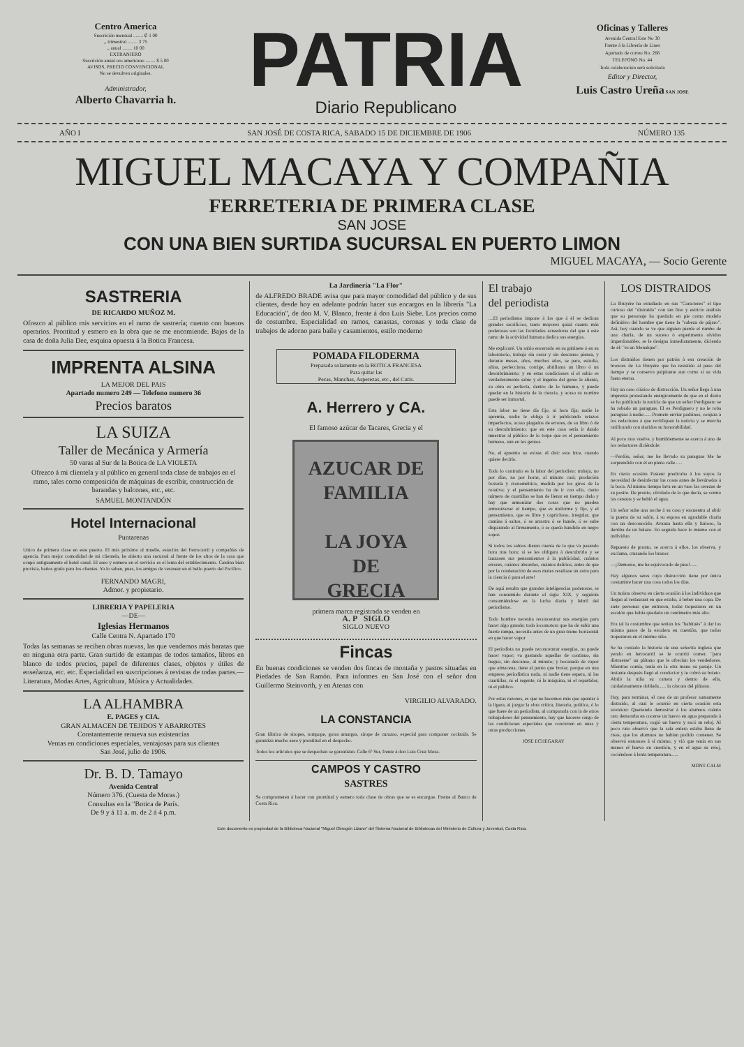Centro America
Suscrición mensual ........ ₡ 1 00
,, trimestral ........ 3 75
,, anual ........ 10 00
EXTRANJERO
Suscrición anual oro americano ........ $ 5 00
AVISOS, PRECIO CONVENCIONAL
No se devulven originales.
Administrador,
Alberto Chavarria h.
PATRIA
Diario Republicano
Oficinas y Talleres
Avenida Central Este No 30
Frente á la Librería de Lines
Apartado de correo No. 266
TELEFONO No. 44
Toda colaboración será solicitada
Editor y Director,
Luis Castro Ureña SAN JOSE
AÑO I SAN JOSÉ DE COSTA RICA, SABADO 15 DE DICIEMBRE DE 1906 NÚMERO 135
MIGUEL MACAYA Y COMPAÑIA
FERRETERIA DE PRIMERA CLASE
SAN JOSE
CON UNA BIEN SURTIDA SUCURSAL EN PUERTO LIMON
MIGUEL MACAYA, — Socio Gerente
SASTRERIA
DE RICARDO MUÑOZ M.
Ofrezco al público mis servicios en el ramo de sastrería; cuento con buenos operarios. Prontitud y esmero en la obra que se me encomiende. Bajos de la casa de doña Julia Dee, esquina opuesta á la Botica Francesa.
IMPRENTA ALSINA
LA MEJOR DEL PAIS
Apartado numero 249 — Telefono numero 36
Precios baratos
LA SUIZA
Taller de Mecánica y Armería
50 varas al Sur de la Botica de LA VIOLETA
Ofrezco á mi clientela y al público en general toda clase de trabajos en el ramo, tales como composición de máquinas de escribir, construcción de barandas y balcones, etc., etc.
SAMUEL MONTANDÓN
Hotel Internacional
Puntarenas
Unico de primera clase en este puerto. El más próximo al muelle, estación del Ferrocarril y compañías de agencia. Para mejor comodidad de mi clientela, he abierto una sucursal al frente de los altos de la casa que ocupó antiguamente el hotel canal. El aseo y esmero en el servicio es el lema del establecimiento. Cantina bien provista, baños gratis para los clientes. Ya lo saben, pues, los amigos de veranear en el bello puerto del Pacífico.
FERNANDO MAGRI,
Admor. y propietario.
LIBRERIA Y PAPELERIA
—DE—
Iglesias Hermanos
Calle Centra N. Apartado 170
Todas las semanas se reciben obras nuevas, las que vendemos más baratas que en ninguna otra parte. Gran surtido de estampas de todos tamaños, libros en blanco de todos precios, papel de diferentes clases, objetos y útiles de enseñanza, etc. etc. Especialidad en suscripciones á revistas de todas partes.— Literatura, Modas Artes, Agricultura, Música y Actualidades.
LA ALHAMBRA
E. PAGES y CIA.
GRAN ALMACEN DE TEJIDOS Y ABARROTES
Constantemente renueva sus existencias
Ventas en condiciones especiales, ventajosas para sus clientes
San José, julio de 1906.
Dr. B. D. Tamayo
Avenida Central
Número 376. (Cuesta de Moras.)
Consultas en la "Botica de París.
De 9 y á 11 a. m. de 2 á 4 p.m.
La Jardinería "La Flor"
de ALFREDO BRADE avisa que para mayor comodidad del público y de sus clientes, desde hoy en adelante podrán hacer sus encargos en la librería "La Educación", de don M. V. Blanco, frente á don Luis Siebe. Los precios como de costumbre. Especialidad en ramos, canastas, coronas y toda clase de trabajos de adorno para baile y casamientos, estilo moderno
POMADA FILODERMA
Preparada solamente en la BOTICA FRANCESA
Para quitar las
Pecas, Manchas, Asperezas, etc., del Cutis.
A. Herrero y CA.
El famoso azúcar de Tacares, Grecia y el
AZUCAR DE FAMILIA
LA JOYA
DE
GRECIA
A. P SIGLO
primera marca registrada se venden en
SIGLO NUEVO
Fincas
En buenas condiciones se venden dos fincas de montaña y pastos situadas en Piedades de San Ramón. Para informes en San José con el señor don Guillermo Steinvorth, y en Atenas con
VIRGILIO ALVARADO.
LA CONSTANCIA
Gran fábrica de siropes, rompope, gotas amargas, sirope de curazao, especial para componer cocktails. Se garantiza mucho aseo y prontitud en el despacho.
Todos los artículos que se despachan se garantizan. Calle 6ª Sur, frente á don Luis Cruz Meza.
CAMPOS Y CASTRO
SASTRES
Se comprometen á hacer con prontitud y esmero toda clase de obras que se es encargue. Frente al Banco de Costa Rica.
El trabajo
del periodista
....El periodismo impone á los que á él se dedican grandes sacrificios, tanto mayores quizá cuanto más poderosas son las facultades acreedoras del que á este ramo de la actividad humana dedica sus energías.
Me explicaré. Un sabio encerrado en su gabinete ó en su laboratorio, trabaja sin cesar y sin descanso piensa, y durante meses, años, muchos años, se para, estudia, afina, perfecciona, corrige, abrillanta un libro ó un descubrimiento; y en estas condiciones si el sabio es verdaderamente sabio y el ingenio del genio le alienta, su obra es perfecta, dentro de lo humano, y puede quedar en la historia de la ciencia, y acaso su nombre puede ser inmortal.
Esta labor no tiene día fijo, ni hora fija; nadie le apremia, nadie le obliga á ir publicando retazos imperfectos, acaso plagados de errores, de su libro ó de su descubrimiento; que en este caso sería ir dando muestras al público de lo torpe que es el pensamiento humano, aun en los genios.
No, el apremio no existe; él dirá: esto hice, cuando quiere decirlo.
Todo lo contrario es la labor del periodista: trabaja, no por días, no por horas, al minuto casi; produción forzada y cronométrica, medida por los giros de la rotativa; y el pensamiento ha de ir con ella, cierto número de cuartillas se han de llenar en tiempo dado y hay que armonizar dos cosas que no pueden armonizarse: el tiempo, que es uniforme y fijo, y el pensamiento, que es libre y caprichoso, irregular, que camina á saltos, ó se arrastra ó se hunde, ó se sube disparando al firmamento, ó se queda hundido en negro sopor.
Si todos los sabios dieran cuenta de lo que va pasando hora tras hora; si se les obligara á descubrirlo y se lanzasen sus pensamientos á la publicidad, cuántos errores, cuántos absurdos, cuántos delirios, antes de que por la condenación de esos males resultase un astro para la ciencia ó para el arte!
De aquí resulta que grandes inteligencias poderosas, se han consumido durante el siglo XIX, y seguirán consumiéndose en la lucha diaria y febril del periodismo.
Todo hombre necesita reconcentrar sus energías para hacer algo grande; toda locomotora que ha de subir una fuerte rampa, necesita antes de un gran tramo horizontal en que hacer vapor
El periodista no puede reconcentrar energías, no puede hacer vapor; va gastando aquellas de contínuo, sin tregua, sin descanso, al minuto; y bocanada de vapor que almacena, tiene al punto que brotar, porque en una empresa periodística nada, ni nadie tiene espera, ni las cuartillas, ni el regente, ni la máquina, ni el repartidor, ni el público.
Por estas razones, es que no hacemos más que apuntar á la ligera, al juzgar la obra crítica, literaria, política, ó lo que fuere de un periodista, al compararla con la de otros trabajadores del pensamiento, hay que hacerse cargo de las condiciones especiales que concurren en unas y otras producciones.
JOSE ECHEGARAY
LOS DISTRAIDOS
La Bruyére ha estudiado en sus "Caracteres" el tipo curioso del "distraído" con tan fino y estricto análisis que su personaje ha quedado en pie como modelo definitivo del hombre que tiene la "cabeza de pájaro". Así, hoy cuando se ve que alguien pierde el rumbo de una charla, de un suceso ó experimenta olvidos imperdonables, se le designa inmediatamente, diciendo de él: "es un Menalque".
Los distraídos tienen por patrón á esa creación de bronces de La Bruyére que ha resistido al paso del tiempo y se conserva palpitante aun como si su vida fuera eterna.
Hay un caso clásico de distracción. Un señor llega á una imprenta protestando enérgicamente de que en el diario se ha publicado la noticia de que un señor Perdiguero se ha robado un paraguas. El es Perdiguero y no le roba paraguas á nadie...... Promete enviar padrinos, conjura á los redactores á que rectifiquen la noticia y se marcha ratificando con alaridos su honorabilidad.
Al poco rato vuelve, y humildemente se acerca á uno de los redactores diciéndole:
—Perdón, señor, me he llevado su paraguas Me he sorprendido con él en plena calle......
En cierta ocasión Pasteur predicaba á los suyos la necesidad de desinfectar las cosas antes de llevárselas á la boca. Al mismo tiempo lava en un vaso las cerezas de su postre. De pronto, olvidado de lo que decía, se comió las cerezas y se bebió el agua.
Un señor sube una noche á su casa y encuentra al abrir la puerta de su salón, á su esposa en agradable charla con un desconocido. Avanza hasta ella y furioso, la derriba de un balazo. En seguida hace lo mismo con el individuo.
Repuesto de pronto, se acerca á ellos, los observa, y exclama, cruzando los brazos:
—¡Demonio, me he equivocado de piso!......
Hay algunos seres cuya distracción tiene por única costumbre hacer una cosa todos los días.
Un turista observa en cierta ocasión á los individuos que llegan al restaurant en que estaba, á beber una copa. De siete personas que entraron, todas tropezaron en un escalón que había quedado un centímetro más alto.
Era tal la costumbre que tenían los "habitués" á dar los mismo pasos de la escalera en cuestión, que todos tropezaron en el mismo sitio.
Se ha contado la historia de una señorita inglesa que yendo en ferrocarril se le ocurrió comer, "para distraerse" un plátano que le ofrecían los vendedores. Mientras comía, tenía en la otra mano su pasaje. Un instante después llegó el conductor y le cobró su boleto. Abrió la niña su cartera y dentro de ella, cuidadosamente doblada...... la cáscara del plátano.
Hay, para terminar, el caso de un profesor sumamente distraído, al cual le ocurrió en cierta ocasión esta aventura: Queriendo demostrar á los alumnos cuánto rato demoraba en cocerse un huevo en agua preparada á cierta temperatura, cogió un huevo y sacó su reloj. Al poco rato observó que la sala entera estaba llena de risas, que los alumnos no habían podido contener. Se observó entonces á sí mismo, y vió que tenía en sus manos el huevo en cuestión, y en el agua su reloj, cociéndose á lenta temperatura......
MONT-CALM
Este documento es propiedad de la Biblioteca Nacional "Miguel Obregón Lizano" del Sistema Nacional de Bibliotecas del Ministerio de Cultura y Juventud, Costa Rica.